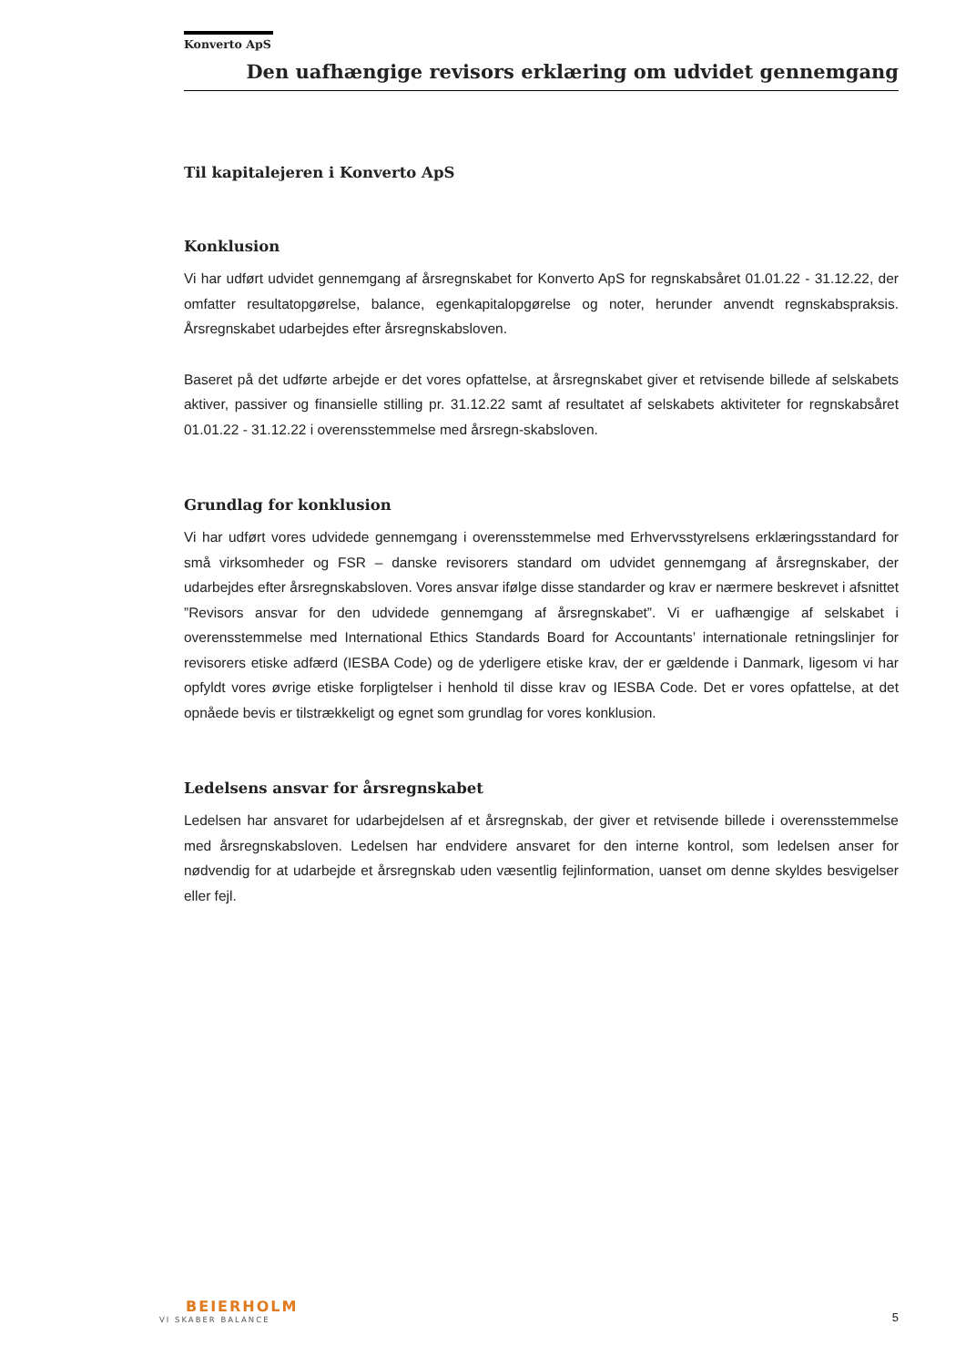Konverto ApS
Den uafhængige revisors erklæring om udvidet gennemgang
Til kapitalejeren i Konverto ApS
Konklusion
Vi har udført udvidet gennemgang af årsregnskabet for Konverto ApS for regnskabsåret 01.01.22 - 31.12.22, der omfatter resultatopgørelse, balance, egenkapitalopgørelse og noter, herunder anvendt regnskabspraksis. Årsregnskabet udarbejdes efter årsregnskabsloven.
Baseret på det udførte arbejde er det vores opfattelse, at årsregnskabet giver et retvisende billede af selskabets aktiver, passiver og finansielle stilling pr. 31.12.22 samt af resultatet af selskabets aktiviteter for regnskabsåret 01.01.22 - 31.12.22 i overensstemmelse med årsregn-skabsloven.
Grundlag for konklusion
Vi har udført vores udvidede gennemgang i overensstemmelse med Erhvervsstyrelsens erklæringsstandard for små virksomheder og FSR – danske revisorers standard om udvidet gennemgang af årsregnskaber, der udarbejdes efter årsregnskabsloven. Vores ansvar ifølge disse standarder og krav er nærmere beskrevet i afsnittet ”Revisors ansvar for den udvidede gennemgang af årsregnskabet”. Vi er uafhængige af selskabet i overensstemmelse med International Ethics Standards Board for Accountants’ internationale retningslinjer for revisorers etiske adfærd (IESBA Code) og de yderligere etiske krav, der er gældende i Danmark, ligesom vi har opfyldt vores øvrige etiske forpligtelser i henhold til disse krav og IESBA Code. Det er vores opfattelse, at det opnåede bevis er tilstrækkeligt og egnet som grundlag for vores konklusion.
Ledelsens ansvar for årsregnskabet
Ledelsen har ansvaret for udarbejdelsen af et årsregnskab, der giver et retvisende billede i overensstemmelse med årsregnskabsloven. Ledelsen har endvidere ansvaret for den interne kontrol, som ledelsen anser for nødvendig for at udarbejde et årsregnskab uden væsentlig fejlinformation, uanset om denne skyldes besvigelser eller fejl.
BEIERHOLM
VI SKABER BALANCE
5